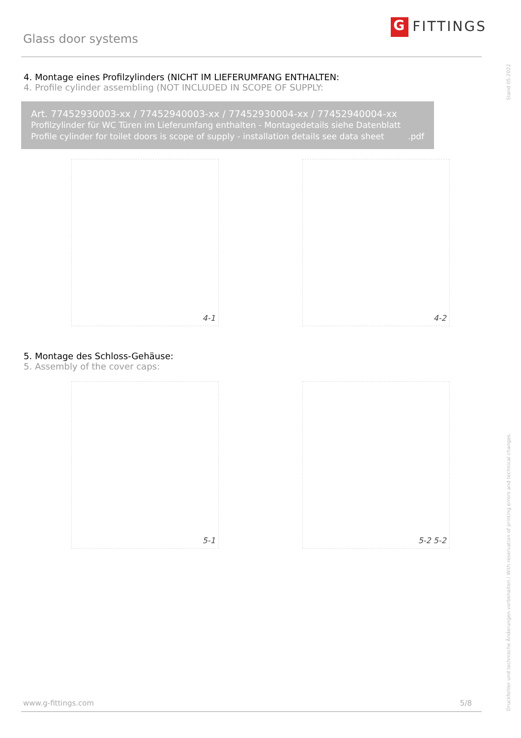Glass door systems
G FITTINGS
Stand 05.2022
4. Montage eines Profilzylinders (NICHT IM LIEFERUMFANG ENTHALTEN:
4. Profile cylinder assembling (NOT INCLUDED IN SCOPE OF SUPPLY:
Art. 77452930003-xx / 77452940003-xx / 77452930004-xx / 77452940004-xx
Profilzylinder für WC Türen im Lieferumfang enthalten - Montagedetails siehe Datenblatt
Profile cylinder for toilet doors is scope of supply - installation details see data sheet .pdf
4-1 4-2
5. Montage des Schloss-Gehäuse:
5. Assembly of the cover caps:
5-1 5-2 5-2
Druckfehler und technische Änderungen vorbehalten / With reservation of printing errors and technical changes.
www.g-fittings.com 5/8